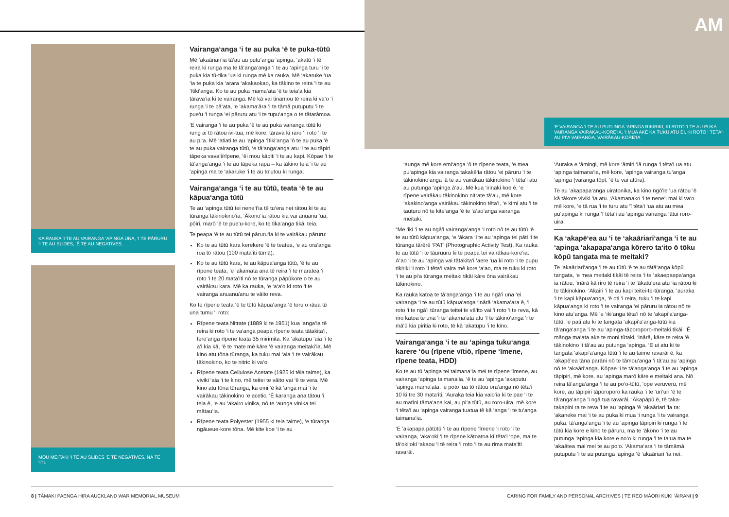KA RAUKA ‘I TE AU VAIRANGA ‘APINGA UNA, ‘I TE PĀRURU ‘I TE AU SLIDES, ‘Ē TE AU NEGATIVES.
MOU MEITAKI ‘I TE AU SLIDES ‘Ē TE NEGATIVES, NĀ TE ‘ITI.
Vairanga‘anga ‘i te au puka ‘ē te puka-tūtū
Mē ‘akaāriari‘ia tā‘au au putu‘anga ‘apinga, ‘akatū ‘i tē reira ki runga ma te tā‘anga‘anga ‘i te au ‘apinga turu ‘i te puka kia tū-tika ‘ua ki runga mē ka rauka. Mē ‘akaruke ‘ua ‘ia te puka kia ‘arara ‘akakaokao, ka tākino te reira ‘i te au ‘ītiki‘anga. Ko te au puka mama‘ata ‘ē te teia‘a kia tārava‘ia ki te vairanga. Mē kā vai tinamou tē reira ki va‘o ‘i runga ‘i te pā‘ata, ‘e ‘akama‘āra ‘i te tāmā putuputu ‘i te pue‘u ‘i runga ‘ei pāruru atu ‘i te tupu‘anga o te tātarāmoa.
‘E vairanga ‘i te au puka ‘ē te au puka vairanga tūtū ki rung ai tō rātou ivi-tua, mē kore, tārava ki raro ‘i roto ‘i te au pi‘a. Mē ‘atiati te au ‘apinga ‘ītiki‘anga ‘ō te au puka ‘ē te au puka vairanga tūtū, ‘e tā‘anga‘anga atu ‘i te au tāpiri tāpeka vava‘i/rīpene, ‘ēi mou kāpiti ‘i te au kapi. Kōpae ‘i te tā‘anga‘anga ‘i te au tāpeka rapa – ka tākino teia ‘i te au ‘apinga ma te ‘akaruke ‘i te au to‘utou ki runga.
Vairanga‘anga ‘i te au tūtū, teata ‘ē te au kāpua‘anga tūtū
Te au ‘apinga tūtū tei nene‘i‘ia tē tu‘era nei rātou ki te au tūranga tākinokino‘ia. ‘Ākono‘ia rātou kia vai anuanu ‘ua, pōiri, marō ‘ē te pue‘u-kore, ko te tika‘anga tikāi teia.
Te peapa ‘ē te au tūtū tei pāruru‘ia ki te vairākau pāruru:
Ko te au tūtū kara kerekere ‘ē te teatea, ‘e au ora‘anga roa tō rātou (100 mata‘iti tūmā).
Ko te au tūtū kara, te au kāpua‘anga tūtū, ‘ē te au rīpene teata, ‘e ‘akamata ana tē reira ‘i te maratea ‘i roto ‘i te 20 mata‘iti nō te tūranga pāpūkore o te au vairākau kara. Mē ka rauka, ‘e ‘a‘a‘o ki roto ‘i te vairanga anuanu/anu te vāito reva.
Ko te rīpene teata ‘ē te tūtū kāpua‘anga ‘ē toru o rāua tū una tumu ‘i roto:
Rīpene teata Nitrate (1889 ki te 1951) kua ‘anga‘ia tē reira ki roto ‘i te va‘anga peapa rīpene teata tātakita‘i, tere‘anga rīpene teata 35 mirimita. Ka ‘akatupu ‘aia ‘i te a‘i kia kā, ‘ē te mate mē kāre ‘ē vairanga meitaki‘ia. Mē kino atu tōna tūranga, ka tuku mai ‘aia ‘i te vairākau tākinokino, ko te nitric ki va‘o.
Rīpene teata Cellulose Acetate (1925 ki tēia taime), ka viviki ‘aia ‘i te kino, mē teitei te vāito vai ‘ē te vera. Mē kino atu tōna tūranga, ka emi ‘ē kā ‘anga mai ‘i te vairākau tākinokino ‘e acetic. ‘Ē karanga ana tātou ‘i teia ē, ‘e au ‘akairo vinika, nō te ‘aunga vinika tei mātau‘ia.
Rīpene teata Polyester (1955 ki teia taime), ‘e tūranga ngāueue-kore tōna. Mē kite koe ‘i te au
8 | TĀMAKI PAENGA HIRA AUCKLAND WAR MEMORIAL MUSEUM
AM
‘E VAIRANGA ‘I TE AU PUTUNGA ‘APINGA RIKIRIKI, KI ROTO ‘I TE AU PUKA VAIRANGA VAIRĀKAU-KORE‘IA, ‘I MUA AKE KĀ TUKU ATU EI, KI ROTO ‘ TĒTA‘I AU PI‘A VAIRANGA, VAIRĀKAU-KORE‘IA
‘aunga mē kore emi‘anga ‘ō te rīpene teata, ‘e mea pu‘apinga kia vairanga takakē‘ia rātou ‘ei pāruru ‘i te tākinokino‘anga ‘ā te au vairākau tākinokino ‘i tēta‘i atu au putunga ‘apinga ā‘au. Mē kua ‘irinaki koe ē, ‘e rīpene vairākau tākinokino nitrate tā‘au, mē kore ‘akakino‘anga vairākau tākinokino tēta‘i, ‘e kimi atu ‘i te tauturu nō te kite‘anga ‘ē te ‘a‘ao‘anga vairanga meitaki.
“Me ‘iki ‘i te au ngā‘i vairanga‘anga ‘i roto nō te au tūtū ‘ē te au tūtū kāpua‘anga, ‘e ‘ākara ‘i te au ‘apinga tei pāti ‘i te tūranga tārērē ‘PAT’ (Photographic Activity Test). Ka rauka te au tūtū ‘i te tāuruuru ki te peapa tei vairākau-kore‘ia. A‘ao ‘i te au ‘apinga vai tātakita‘i ‘aere ‘ua ki roto ‘i te pupu rikiriki ‘i roto ‘ī tēta‘i vaira mē kore ‘a‘ao, ma te tuku ki roto ‘i te au pi‘a tūranga meitaki tikāi kāre ōna vairākau tākinokino.
Ka rauka katoa te tā‘anga‘anga ‘i te au ngā‘i una ‘ei vairanga ‘i te au tūtū kāpua‘anga ‘inārā ‘akama‘ara ē, ‘i roto ‘i te ngā‘i tūranga teitei te vā‘ito vai ‘i roto ‘i te reva, kā riro katoa te una ‘i te ‘akama‘ata atu ‘ī te tākino‘anga ‘i te mā‘ū kia piritia ki roto, tē kā ‘akatupu ‘i te kino.
Vairanga‘anga ‘i te au ‘apinga tuku‘anga karere ‘ōu (rīpene vītiō, rīpene ‘īmene, rīpene teata, HDD)
Ko te au tū ‘apinga tei taimana‘ia mei te rīpene ‘īmene, au vairanga ‘apinga taimana‘ia, ‘ē te au ‘apinga ‘akaputu ‘apinga mama‘ata, ‘e poto ‘ua tō rātou ora‘anga nō tēta‘i 10 ki tre 30 mata‘iti. ‘Auraka teia kia vaio‘ia ki te pae ‘i te au matīni tāma‘ana kai, au pi‘a tūtū, au roro-uira, mē kore ‘i tēta‘i au ‘apinga vairanga tuatua tē kā ‘anga ‘i te tu‘anga taimana‘ia.
‘E ‘akapapa pātūtū ‘i te au rīpene ‘īmene ‘i roto ‘i te vairanga, ‘aka‘oki ‘i te rīpene kātoatoa kī tēta‘i ‘ope, ma te tā‘oki‘oki ‘akaou ‘i tē reira ‘i roto ‘i te au rima mata‘iti ravarāi.
‘Auraka e ‘āmingi, mē kore ‘āmiri ‘iā runga ‘i tēta‘i ua atu ‘apinga taimana‘ia, mē kore, ‘apinga vairanga tu‘anga ‘apinga (varanga tōpī, ‘ē te vai atūra).
Te au ‘akapapa‘anga uiratonika, ka kino ngō‘ie ‘ua rātou ‘ē kā tākore viviki ‘ia atu. ‘Akamanako ‘i te nene‘i mai ki va‘o mē kore, ‘e tā rua ‘i te turu atu ‘ī tēta‘i ‘ua atu au mea pu‘apinga ki runga ‘ī tēta‘i au ‘apinga vairanga ‘ātui roro-uira.
Ka ‘akapē‘ea au ‘i te ‘akaāriari‘anga ‘i te au ‘apinga ‘akapapa‘anga kōrero ta‘ito ō tōku kōpū tangata ma te meitaki?
Te ‘akaāriari‘anga ‘i te au tūtū ‘ē te au tātā‘anga kōpū tangata, ‘e mea meitaki tikāi tē reira ‘i te ‘akaepaepa‘anga ia rātou, ‘inārā kā riro tē reira ‘i te ‘ākatu‘era atu ‘ia rātou ki te tākinokino. ‘Akairi ‘i te au kapi teitei-te-tūranga, ‘auraka ‘i te kapi kāpua‘anga, ‘ē oti ‘i reira, tuku ‘i te kapi kāpua‘anga ki roto ‘i te vairanga ‘ei pāruru ia rātou nō te kino atu‘anga. Mē ‘e ‘iki‘anga tēta‘i nō te ‘akapi‘a‘anga-tūtū, ‘e pati atu ki te tangata ‘akapi‘a‘anga-tūtū kia tā‘anga‘anga ‘i te au ‘apinga-tāporoporo-meitaki tikāi. ‘Ē mānga ma‘ata ake te moni tūtaki, ‘inārā, kāre te reira ‘ē tākinokino ‘i tā‘au au putunga ‘apinga. ‘E ui atu ki te tangata ‘akapi‘a‘anga tūtū ‘i te au taime ravarāi ē, ka ‘akapē‘ea tāna parāni nō te tāmou‘anga ‘i tā‘au au ‘apinga nō te ‘akaāri‘anga. Kōpae ‘i te tā‘anga‘anga ‘i te au ‘apinga tāpipiri, mē kore, au ‘apinga marō kāre e meitaki ana. Nō reira tā‘anga‘anga ‘i te au po‘o-tūtū, ‘ope veruveru, mē kore, au tāpipiri tāporoporo ka rauka ‘i te ‘uri‘uri ‘ē te tā‘anga‘anga ‘i ngā tua ravarāi. ‘Akapāpū ē, tē taka-takapini ra te reva ‘i te au ‘apinga ‘ē ‘akaāriari ‘ia ra: ‘akaneke mai ‘i te au puka ki mua ‘i runga ‘i te vairanga puka, tā‘anga‘anga ‘i te au ‘apinga tāpipiri ki runga ‘i te tūtū kia kore e kino te pāruru, ma te ‘ākono ‘i te au putunga ‘apinga kia kore e no‘o ki runga ‘i te ta‘ua ma te ‘akaātea mai mei te au po‘o. ‘Akama‘ara ‘i te tāmāmā putuputu ‘i te au putunga ‘apinga ‘ē ‘akaāriari ‘ia nei.
CARING FOR FAMILY AND PERSONAL ARCHIVES | TE REO MĀORI KUKI ‘ĀIRANI | 9